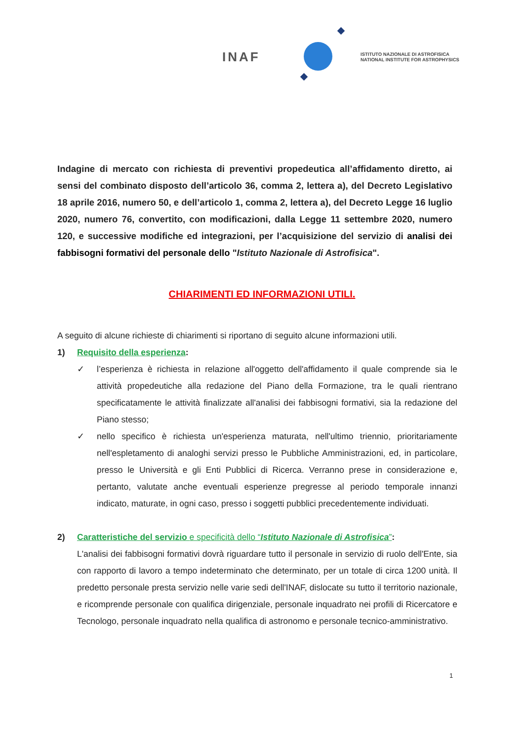INAF
ISTITUTO NAZIONALE DI ASTROFISICA
NATIONAL INSTITUTE FOR ASTROPHYSICS
Indagine di mercato con richiesta di preventivi propedeutica all’affidamento diretto, ai sensi del combinato disposto dell’articolo 36, comma 2, lettera a), del Decreto Legislativo 18 aprile 2016, numero 50, e dell’articolo 1, comma 2, lettera a), del Decreto Legge 16 luglio 2020, numero 76, convertito, con modificazioni, dalla Legge 11 settembre 2020, numero 120, e successive modifiche ed integrazioni, per l’acquisizione del servizio di analisi dei fabbisogni formativi del personale dello "Istituto Nazionale di Astrofisica".
CHIARIMENTI ED INFORMAZIONI UTILI.
A seguito di alcune richieste di chiarimenti si riportano di seguito alcune informazioni utili.
1) Requisito della esperienza:
✓ l’esperienza è richiesta in relazione all'oggetto dell'affidamento il quale comprende sia le attività propedeutiche alla redazione del Piano della Formazione, tra le quali rientrano specificatamente le attività finalizzate all'analisi dei fabbisogni formativi, sia la redazione del Piano stesso;
✓ nello specifico è richiesta un'esperienza maturata, nell'ultimo triennio, prioritariamente nell'espletamento di analoghi servizi presso le Pubbliche Amministrazioni, ed, in particolare, presso le Università e gli Enti Pubblici di Ricerca. Verranno prese in considerazione e, pertanto, valutate anche eventuali esperienze pregresse al periodo temporale innanzi indicato, maturate, in ogni caso, presso i soggetti pubblici precedentemente individuati.
2) Caratteristiche del servizio e specificità dello “Istituto Nazionale di Astrofisica”:
L'analisi dei fabbisogni formativi dovrà riguardare tutto il personale in servizio di ruolo dell'Ente, sia con rapporto di lavoro a tempo indeterminato che determinato, per un totale di circa 1200 unità. Il predetto personale presta servizio nelle varie sedi dell'INAF, dislocate su tutto il territorio nazionale, e ricomprende personale con qualifica dirigenziale, personale inquadrato nei profili di Ricercatore e Tecnologo, personale inquadrato nella qualifica di astronomo e personale tecnico-amministrativo.
1